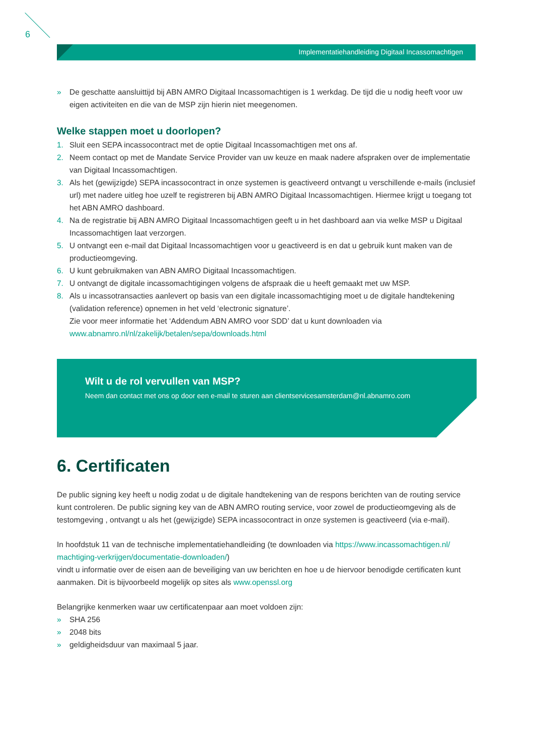6
Implementatiehandleiding Digitaal Incassomachtigen
» De geschatte aansluittijd bij ABN AMRO Digitaal Incassomachtigen is 1 werkdag. De tijd die u nodig heeft voor uw eigen activiteiten en die van de MSP zijn hierin niet meegenomen.
Welke stappen moet u doorlopen?
1. Sluit een SEPA incassocontract met de optie Digitaal Incassomachtigen met ons af.
2. Neem contact op met de Mandate Service Provider van uw keuze en maak nadere afspraken over de implementatie van Digitaal Incassomachtigen.
3. Als het (gewijzigde) SEPA incassocontract in onze systemen is geactiveerd ontvangt u verschillende e-mails (inclusief url) met nadere uitleg hoe uzelf te registreren bij ABN AMRO Digitaal Incassomachtigen. Hiermee krijgt u toegang tot het ABN AMRO dashboard.
4. Na de registratie bij ABN AMRO Digitaal Incassomachtigen geeft u in het dashboard aan via welke MSP u Digitaal Incassomachtigen laat verzorgen.
5. U ontvangt een e-mail dat Digitaal Incassomachtigen voor u geactiveerd is en dat u gebruik kunt maken van de productieomgeving.
6. U kunt gebruikmaken van ABN AMRO Digitaal Incassomachtigen.
7. U ontvangt de digitale incassomachtigingen volgens de afspraak die u heeft gemaakt met uw MSP.
8. Als u incassotransacties aanlevert op basis van een digitale incassomachtiging moet u de digitale handtekening (validation reference) opnemen in het veld ‘electronic signature’.
Zie voor meer informatie het ‘Addendum ABN AMRO voor SDD’ dat u kunt downloaden via www.abnamro.nl/nl/zakelijk/betalen/sepa/downloads.html
Wilt u de rol vervullen van MSP?
Neem dan contact met ons op door een e-mail te sturen aan clientservicesamsterdam@nl.abnamro.com
6. Certificaten
De public signing key heeft u nodig zodat u de digitale handtekening van de respons berichten van de routing service kunt controleren. De public signing key van de ABN AMRO routing service, voor zowel de productieomgeving als de testomgeving , ontvangt u als het (gewijzigde) SEPA incassocontract in onze systemen is geactiveerd (via e-mail).
In hoofdstuk 11 van de technische implementatiehandleiding (te downloaden via https://www.incassomachtigen.nl/ machtiging-verkrijgen/documentatie-downloaden/)
vindt u informatie over de eisen aan de beveiliging van uw berichten en hoe u de hiervoor benodigde certificaten kunt aanmaken. Dit is bijvoorbeeld mogelijk op sites als www.openssl.org
Belangrijke kenmerken waar uw certificatenpaar aan moet voldoen zijn:
» SHA 256
» 2048 bits
» geldigheidsduur van maximaal 5 jaar.